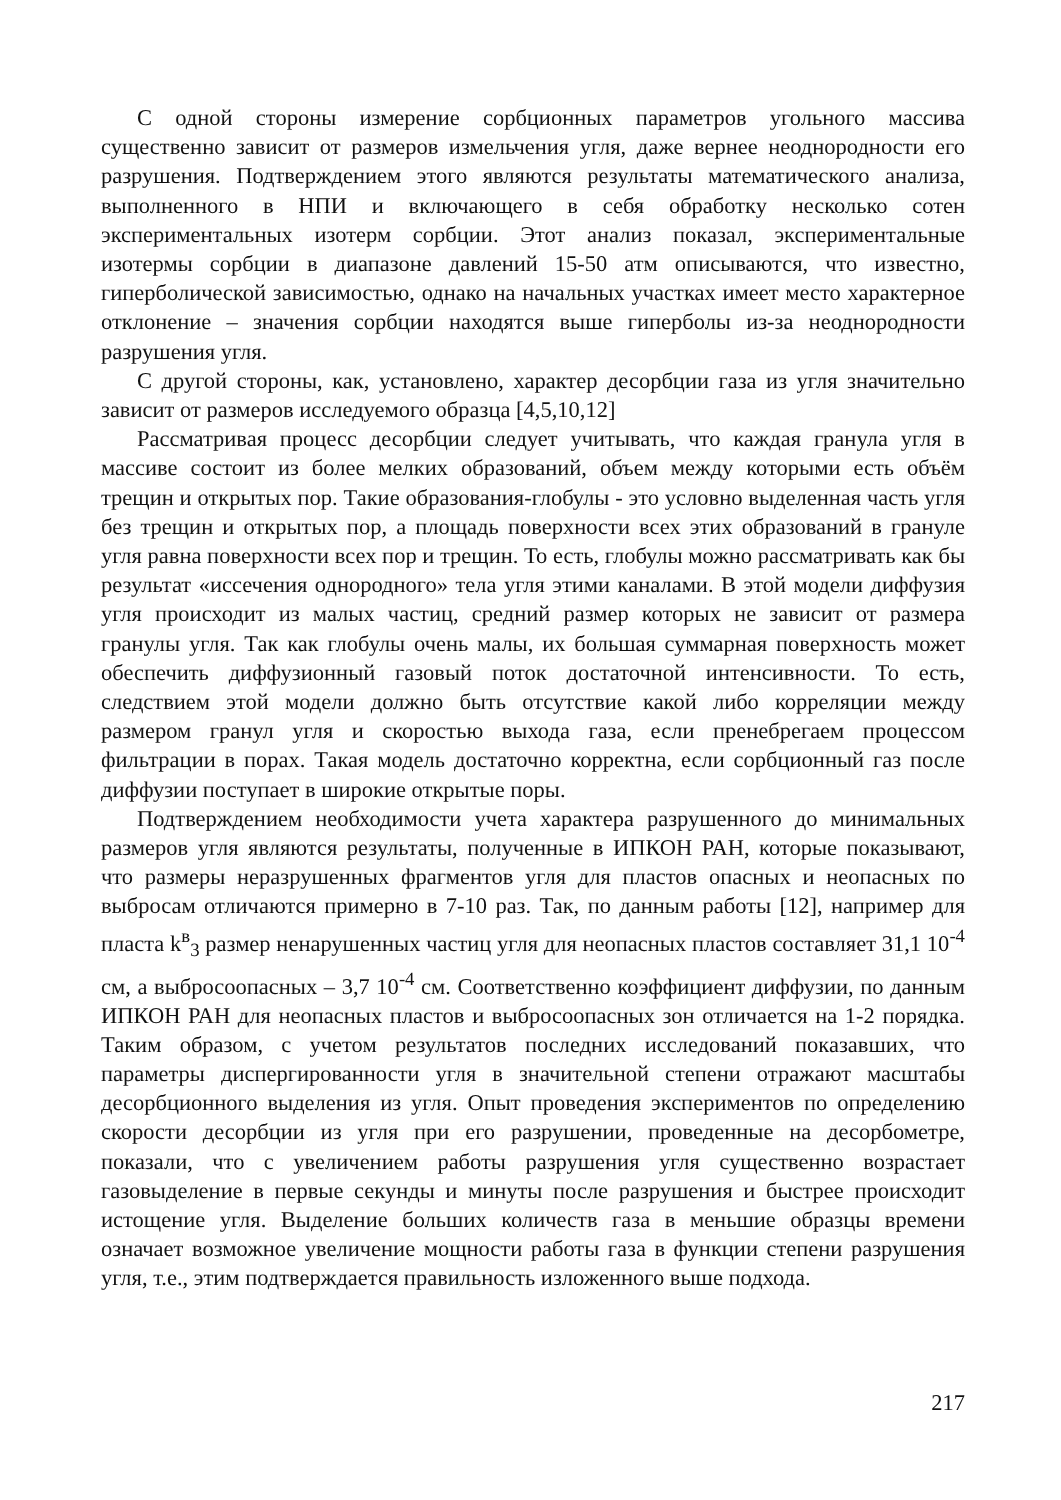С одной стороны измерение сорбционных параметров угольного массива существенно зависит от размеров измельчения угля, даже вернее неоднородности его разрушения. Подтверждением этого являются результаты математического анализа, выполненного в НПИ и включающего в себя обработку несколько сотен экспериментальных изотерм сорбции. Этот анализ показал, экспериментальные изотермы сорбции в диапазоне давлений 15-50 атм описываются, что известно, гиперболической зависимостью, однако на начальных участках имеет место характерное отклонение – значения сорбции находятся выше гиперболы из-за неоднородности разрушения угля.
С другой стороны, как, установлено, характер десорбции газа из угля значительно зависит от размеров исследуемого образца [4,5,10,12]
Рассматривая процесс десорбции следует учитывать, что каждая гранула угля в массиве состоит из более мелких образований, объем между которыми есть объём трещин и открытых пор. Такие образования-глобулы - это условно выделенная часть угля без трещин и открытых пор, а площадь поверхности всех этих образований в грануле угля равна поверхности всех пор и трещин. То есть, глобулы можно рассматривать как бы результат «иссечения однородного» тела угля этими каналами. В этой модели диффузия угля происходит из малых частиц, средний размер которых не зависит от размера гранулы угля. Так как глобулы очень малы, их большая суммарная поверхность может обеспечить диффузионный газовый поток достаточной интенсивности. То есть, следствием этой модели должно быть отсутствие какой либо корреляции между размером гранул угля и скоростью выхода газа, если пренебрегаем процессом фильтрации в порах. Такая модель достаточно корректна, если сорбционный газ после диффузии поступает в широкие открытые поры.
Подтверждением необходимости учета характера разрушенного до минимальных размеров угля являются результаты, полученные в ИПКОН РАН, которые показывают, что размеры неразрушенных фрагментов угля для пластов опасных и неопасных по выбросам отличаются примерно в 7-10 раз. Так, по данным работы [12], например для пласта k<sup>в</sup><sub>3</sub> размер ненарушенных частиц угля для неопасных пластов составляет 31,1 10<sup>-4</sup> см, а выбросоопасных – 3,7 10<sup>-4</sup> см. Соответственно коэффициент диффузии, по данным ИПКОН РАН для неопасных пластов и выбросоопасных зон отличается на 1-2 порядка. Таким образом, с учетом результатов последних исследований показавших, что параметры диспергированности угля в значительной степени отражают масштабы десорбционного выделения из угля. Опыт проведения экспериментов по определению скорости десорбции из угля при его разрушении, проведенные на десорбометре, показали, что с увеличением работы разрушения угля существенно возрастает газовыделение в первые секунды и минуты после разрушения и быстрее происходит истощение угля. Выделение больших количеств газа в меньшие образцы времени означает возможное увеличение мощности работы газа в функции степени разрушения угля, т.е., этим подтверждается правильность изложенного выше подхода.
217